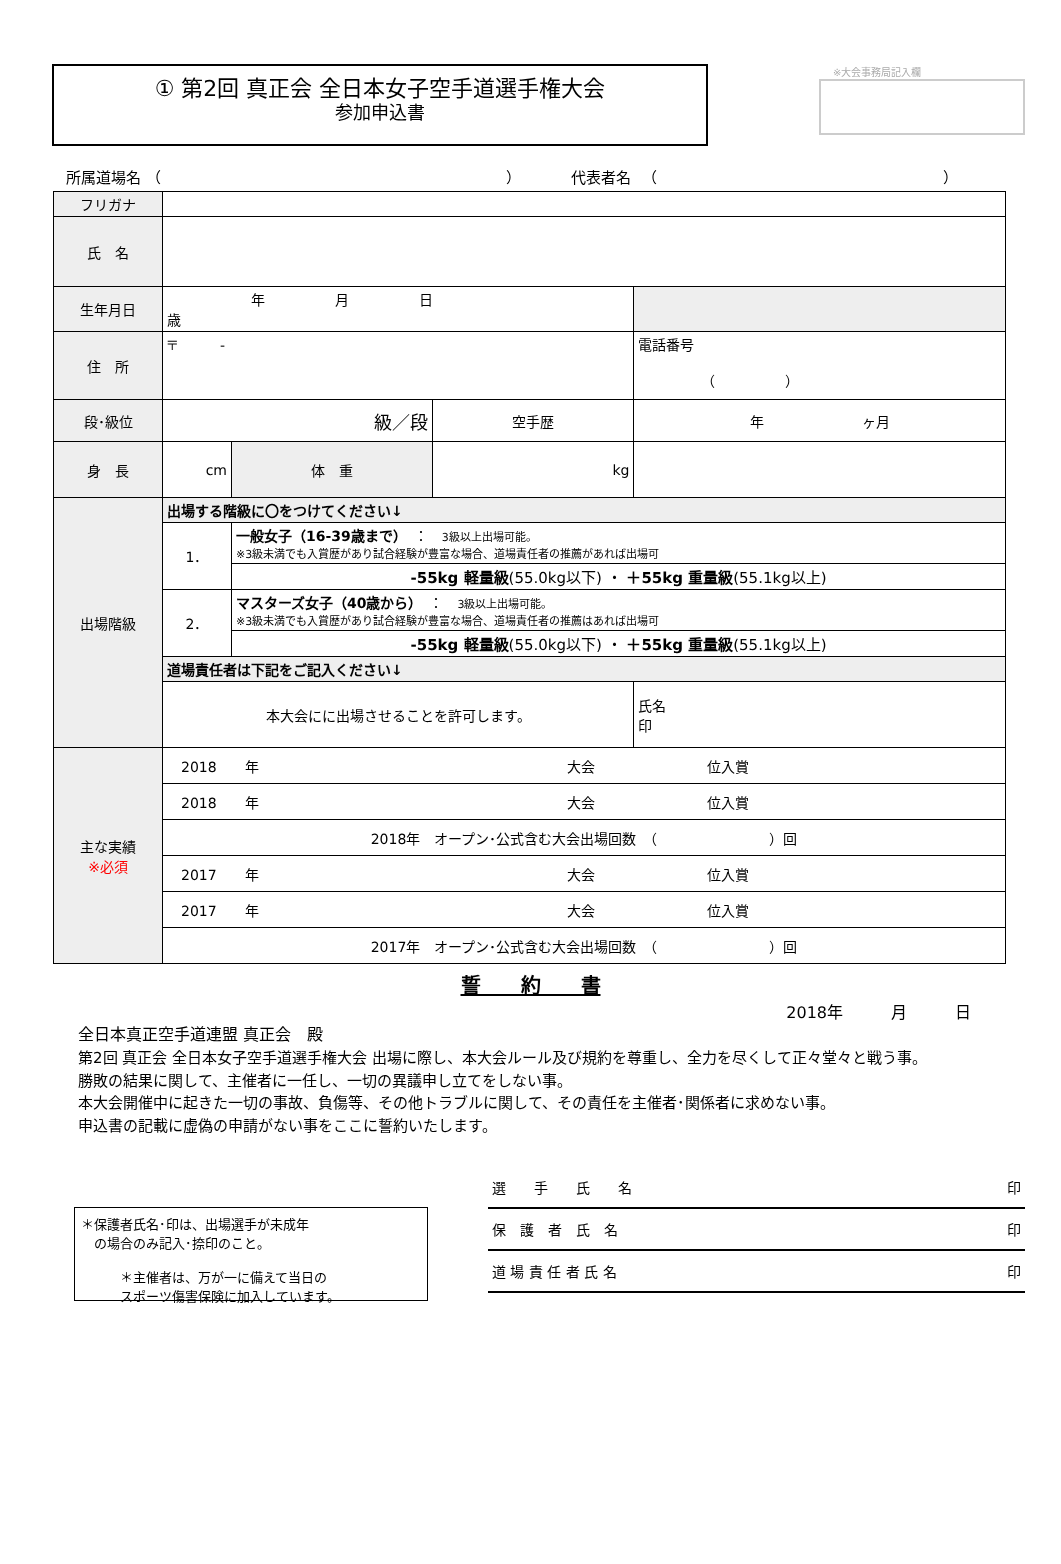① 第2回 真正会 全日本女子空手道選手権大会
参加申込書
※大会事務局記入欄
所属道場名 （　　　　　　　　　　　　　　　　　　　　　　　） 　　　代表者名 　（　　　　　　　　　　　　　　　　　　　）
| フリガナ | | | | | |
| 氏 名 | | | | | |
| 生年月日 | 年 月 日 歳 | | | | |
| 住 所 | 〒 - | | | | 電話番号 （ ） |
| 段･級位 | 級／段 | | 空手歴 | 年 ヶ月 | |
| 身 長 | cm | 体 重 | kg | | |
| 出場階級 | 出場する階級に〇をつけてください↓ | | | | |
| | 1． | 一般女子（16-39歳まで） ： 3級以上出場可能。 ※3級未満でも入賞歴があり試合経験が豊富な場合、道場責任者の推薦があれば出場可 | | | |
| | | -55kg 軽量級 (55.0kg以下) ・ ＋55kg 重量級 (55.1kg以上) | | | |
| | 2． | マスターズ女子（40歳から） ： 3級以上出場可能。 ※3級未満でも入賞歴があり試合経験が豊富な場合、道場責任者の推薦はあれば出場可 | | | |
| | | -55kg 軽量級 (55.0kg以下) ・ ＋55kg 重量級 (55.1kg以上) | | | |
| | 道場責任者は下記をご記入ください↓ | | | | |
| | 本大会にに出場させることを許可します。 | | | 氏名 印 | |
| 主な実績 ※必須 | 2018 年 大会 位入賞 | | | | |
| | 2018 年 大会 位入賞 | | | | |
| | 2018年 オープン･公式含む大会出場回数 （ ）回 | | | | |
| | 2017 年 大会 位入賞 | | | | |
| | 2017 年 大会 位入賞 | | | | |
| | 2017年 オープン･公式含む大会出場回数 （ ）回 | | | | |
誓　　約　　書
2018年　　　月　　　日
全日本真正空手道連盟 真正会　殿
第2回 真正会 全日本女子空手道選手権大会 出場に際し、本大会ルール及び規約を尊重し、全力を尽くして正々堂々と戦う事。
勝敗の結果に関して、主催者に一任し、一切の異議申し立てをしない事。
本大会開催中に起きた一切の事故、負傷等、その他トラブルに関して、その責任を主催者･関係者に求めない事。
申込書の記載に虚偽の申請がない事をここに誓約いたします。
＊保護者氏名･印は、出場選手が未成年
　の場合のみ記入･捺印のこと。
　　　＊主催者は、万が一に備えて当日の
　　　スポーツ傷害保険に加入しています。
選　　手　　氏　　名 印
保　護　者　氏　名 印
道 場 責 任 者 氏 名 印